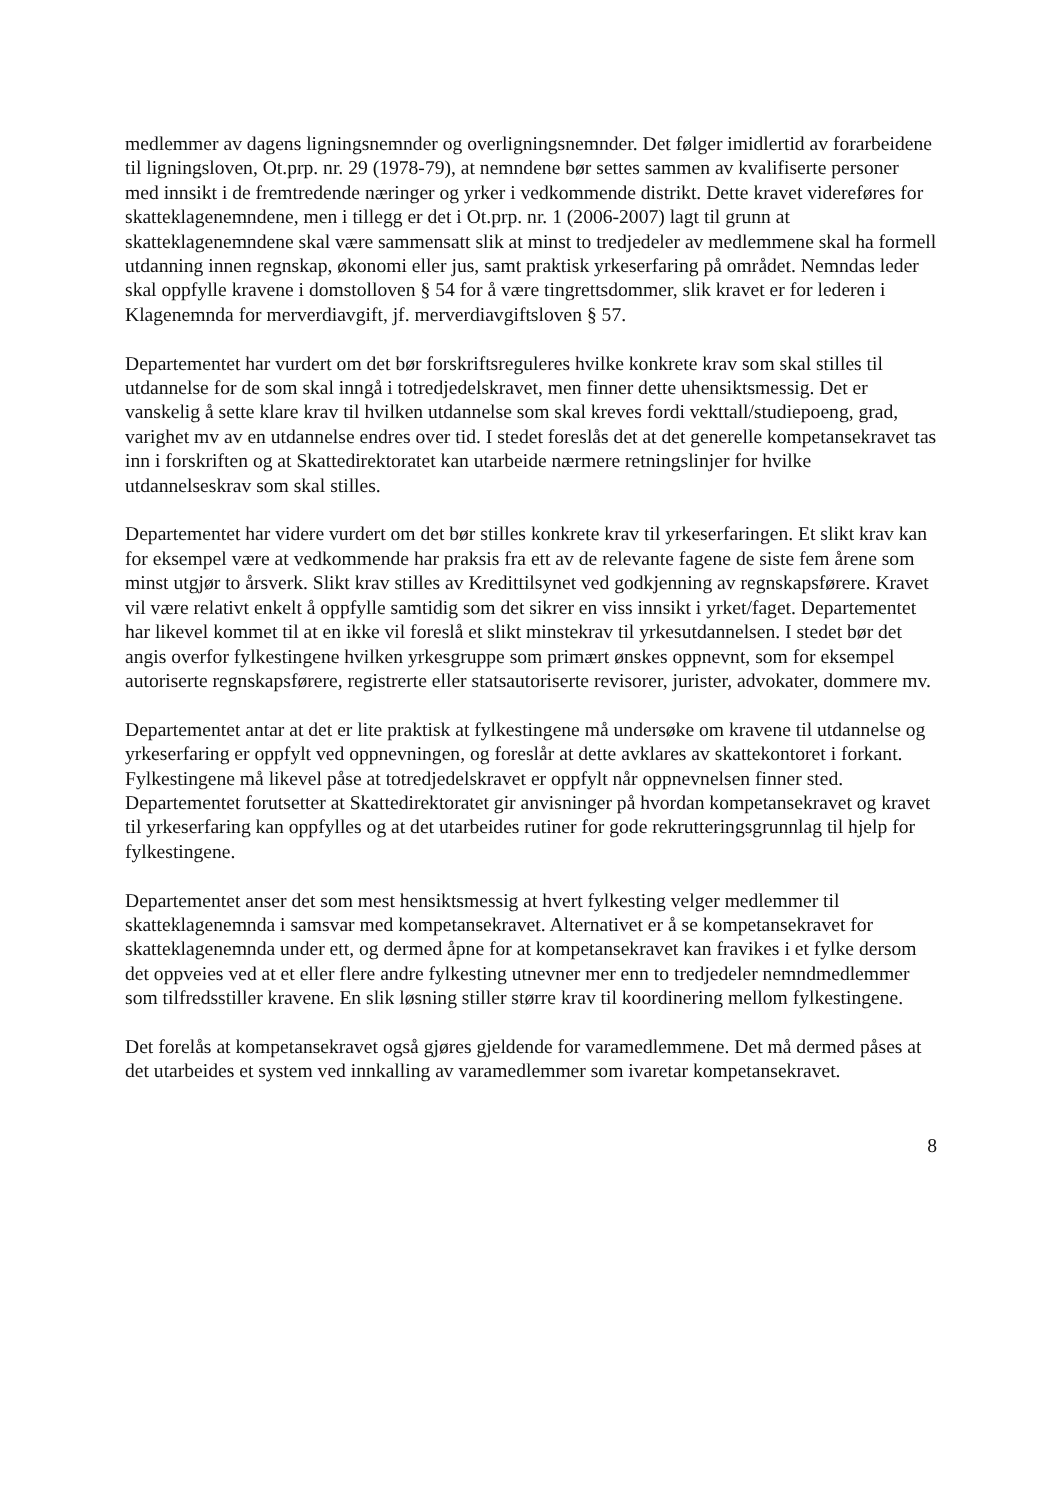medlemmer av dagens ligningsnemnder og overligningsnemnder. Det følger imidlertid av forarbeidene til ligningsloven, Ot.prp. nr. 29 (1978-79), at nemndene bør settes sammen av kvalifiserte personer med innsikt i de fremtredende næringer og yrker i vedkommende distrikt. Dette kravet videreføres for skatteklagenemndene, men i tillegg er det i Ot.prp. nr. 1 (2006-2007) lagt til grunn at skatteklagenemndene skal være sammensatt slik at minst to tredjedeler av medlemmene skal ha formell utdanning innen regnskap, økonomi eller jus, samt praktisk yrkeserfaring på området. Nemndas leder skal oppfylle kravene i domstolloven § 54 for å være tingrettsdommer, slik kravet er for lederen i Klagenemnda for merverdiavgift, jf. merverdiavgiftsloven § 57.
Departementet har vurdert om det bør forskriftsreguleres hvilke konkrete krav som skal stilles til utdannelse for de som skal inngå i totredjedelskravet, men finner dette uhensiktsmessig. Det er vanskelig å sette klare krav til hvilken utdannelse som skal kreves fordi vekttall/studiepoeng, grad, varighet mv av en utdannelse endres over tid. I stedet foreslås det at det generelle kompetansekravet tas inn i forskriften og at Skattedirektoratet kan utarbeide nærmere retningslinjer for hvilke utdannelseskrav som skal stilles.
Departementet har videre vurdert om det bør stilles konkrete krav til yrkeserfaringen. Et slikt krav kan for eksempel være at vedkommende har praksis fra ett av de relevante fagene de siste fem årene som minst utgjør to årsverk. Slikt krav stilles av Kredittilsynet ved godkjenning av regnskapsførere. Kravet vil være relativt enkelt å oppfylle samtidig som det sikrer en viss innsikt i yrket/faget. Departementet har likevel kommet til at en ikke vil foreslå et slikt minstekrav til yrkesutdannelsen. I stedet bør det angis overfor fylkestingene hvilken yrkesgruppe som primært ønskes oppnevnt, som for eksempel autoriserte regnskapsførere, registrerte eller statsautoriserte revisorer, jurister, advokater, dommere mv.
Departementet antar at det er lite praktisk at fylkestingene må undersøke om kravene til utdannelse og yrkeserfaring er oppfylt ved oppnevningen, og foreslår at dette avklares av skattekontoret i forkant. Fylkestingene må likevel påse at totredjedelskravet er oppfylt når oppnevnelsen finner sted. Departementet forutsetter at Skattedirektoratet gir anvisninger på hvordan kompetansekravet og kravet til yrkeserfaring kan oppfylles og at det utarbeides rutiner for gode rekrutteringsgrunnlag til hjelp for fylkestingene.
Departementet anser det som mest hensiktsmessig at hvert fylkesting velger medlemmer til skatteklagenemnda i samsvar med kompetansekravet. Alternativet er å se kompetansekravet for skatteklagenemnda under ett, og dermed åpne for at kompetansekravet kan fravikes i et fylke dersom det oppveies ved at et eller flere andre fylkesting utnevner mer enn to tredjedeler nemndmedlemmer som tilfredsstiller kravene. En slik løsning stiller større krav til koordinering mellom fylkestingene.
Det forelås at kompetansekravet også gjøres gjeldende for varamedlemmene. Det må dermed påses at det utarbeides et system ved innkalling av varamedlemmer som ivaretar kompetansekravet.
8